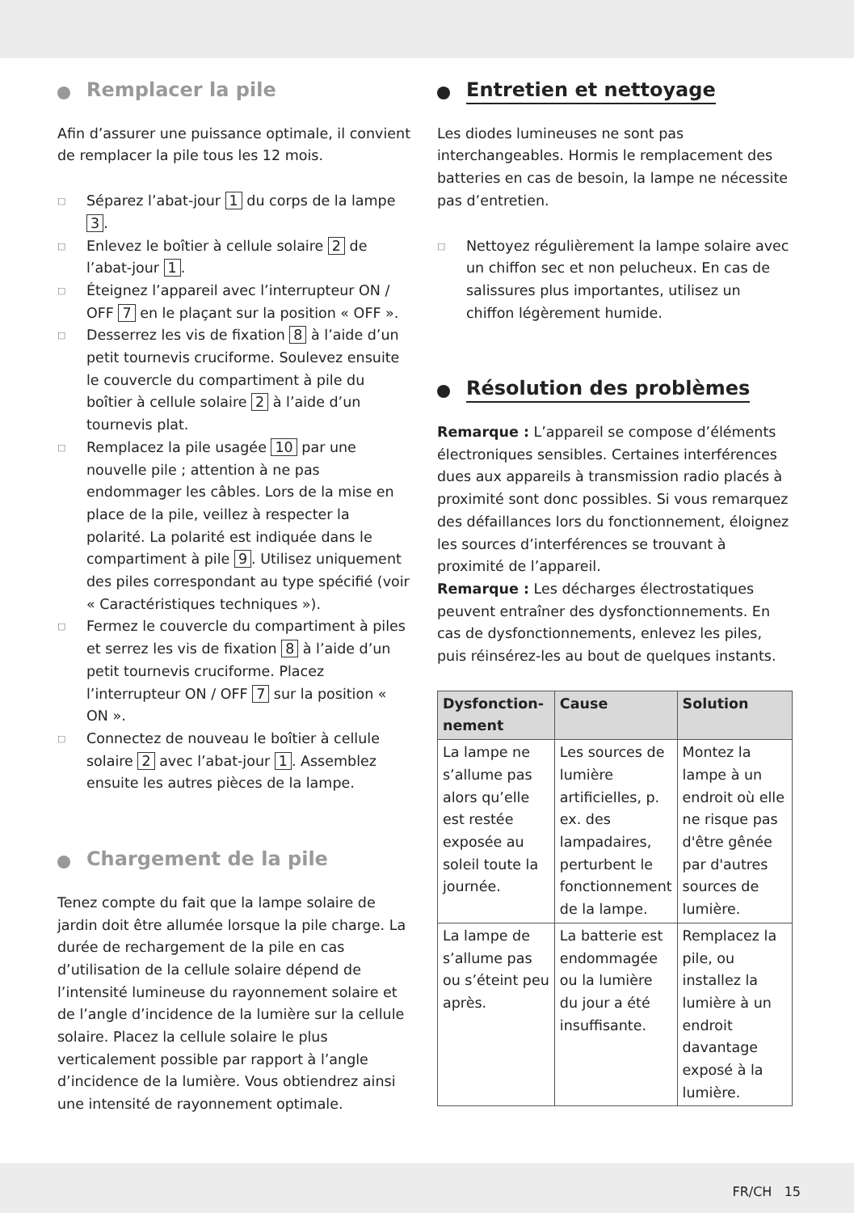Remplacer la pile
Afin d’assurer une puissance optimale, il convient de remplacer la pile tous les 12 mois.
□ Séparez l’abat-jour 1 du corps de la lampe 3.
□ Enlevez le boîtier à cellule solaire 2 de l’abat-jour 1.
□ Éteignez l’appareil avec l’interrupteur ON / OFF 7 en le plaçant sur la position « OFF ».
□ Desserrez les vis de fixation 8 à l’aide d’un petit tournevis cruciforme. Soulevez ensuite le couvercle du compartiment à pile du boîtier à cellule solaire 2 à l’aide d’un tournevis plat.
□ Remplacez la pile usagée 10 par une nouvelle pile ; attention à ne pas endommager les câbles. Lors de la mise en place de la pile, veillez à respecter la polarité. La polarité est indiquée dans le compartiment à pile 9. Utilisez uniquement des piles correspondant au type spécifié (voir « Caractéristiques techniques »).
□ Fermez le couvercle du compartiment à piles et serrez les vis de fixation 8 à l’aide d’un petit tournevis cruciforme. Placez l’interrupteur ON / OFF 7 sur la position « ON ».
□ Connectez de nouveau le boîtier à cellule solaire 2 avec l’abat-jour 1. Assemblez ensuite les autres pièces de la lampe.
Chargement de la pile
Tenez compte du fait que la lampe solaire de jardin doit être allumée lorsque la pile charge. La durée de rechargement de la pile en cas d’utilisation de la cellule solaire dépend de l’intensité lumineuse du rayonnement solaire et de l’angle d’incidence de la lumière sur la cellule solaire. Placez la cellule solaire le plus verticalement possible par rapport à l’angle d’incidence de la lumière. Vous obtiendrez ainsi une intensité de rayonnement optimale.
Entretien et nettoyage
Les diodes lumineuses ne sont pas interchangeables. Hormis le remplacement des batteries en cas de besoin, la lampe ne nécessite pas d’entretien.
□ Nettoyez régulièrement la lampe solaire avec un chiffon sec et non pelucheux. En cas de salissures plus importantes, utilisez un chiffon légèrement humide.
Résolution des problèmes
Remarque : L’appareil se compose d’éléments électroniques sensibles. Certaines interférences dues aux appareils à transmission radio placés à proximité sont donc possibles. Si vous remarquez des défaillances lors du fonctionnement, éloignez les sources d’interférences se trouvant à proximité de l’appareil.
Remarque : Les décharges électrostatiques peuvent entraîner des dysfonctionnements. En cas de dysfonctionnements, enlevez les piles, puis réinsérez-les au bout de quelques instants.
| Dysfonction-nement | Cause | Solution |
| --- | --- | --- |
| La lampe ne s’allume pas alors qu’elle est restée exposée au soleil toute la journée. | Les sources de lumière artificielles, p. ex. des lampadaires, perturbent le fonctionnement de la lampe. | Montez la lampe à un endroit où elle ne risque pas d'être gênée par d'autres sources de lumière. |
| La lampe de s’allume pas ou s’éteint peu après. | La batterie est endommagée ou la lumière du jour a été insuffisante. | Remplacez la pile, ou installez la lumière à un endroit davantage exposé à la lumière. |
FR/CH 15